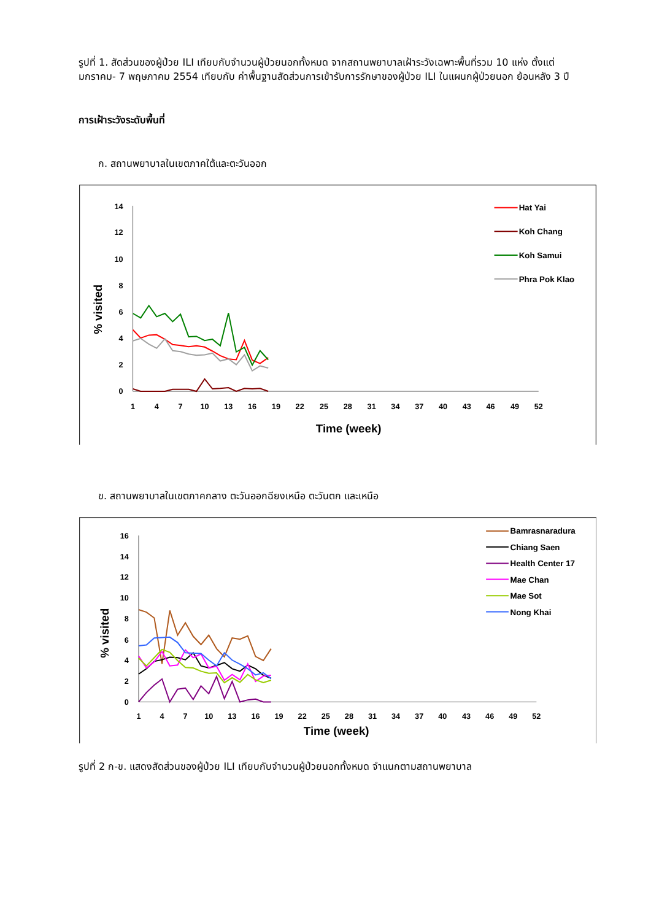รูปที่ 1. สัดส่วนของผู้ป่วย ILI เทียบกับจำนวนผู้ป่วยนอกทั้งหมด จากสถานพยาบาลเฝ้าระวังเฉพาะพื้นที่รวม 10 แห่ง ตั้งแต่มกราคม- 7 พฤษภาคม 2554 เทียบกับ ค่าพื้นฐานสัดส่วนการเข้ารับการรักษาของผู้ป่วย ILI ในแผนกผู้ป่วยนอก ย้อนหลัง 3 ปี
การเฝ้าระวังระดับพื้นที่
ก. สถานพยาบาลในเขตภาคใต้และตะวันออก
14
12
10
8
6
4
2
0
1
4
7
10
13
16
19
22
25
28
31
34
37
40
43
46
49
52
Time (week)
% visited
Hat Yai
Koh Chang
Koh Samui
Phra Pok Klao
ข. สถานพยาบาลในเขตภาคกลาง ตะวันออกฉียงเหนือ ตะวันตก และเหนือ
16
14
12
10
8
6
4
2
0
1
4
7
10
13
16
19
22
25
28
31
34
37
40
43
46
49
52
Time (week)
% visited
Bamrasnaradura
Chiang Saen
Health Center 17
Mae Chan
Mae Sot
Nong Khai
รูปที่ 2 ก-ข. แสดงสัดส่วนของผู้ป่วย ILI เทียบกับจำนวนผู้ป่วยนอกทั้งหมด จำแนกตามสถานพยาบาล